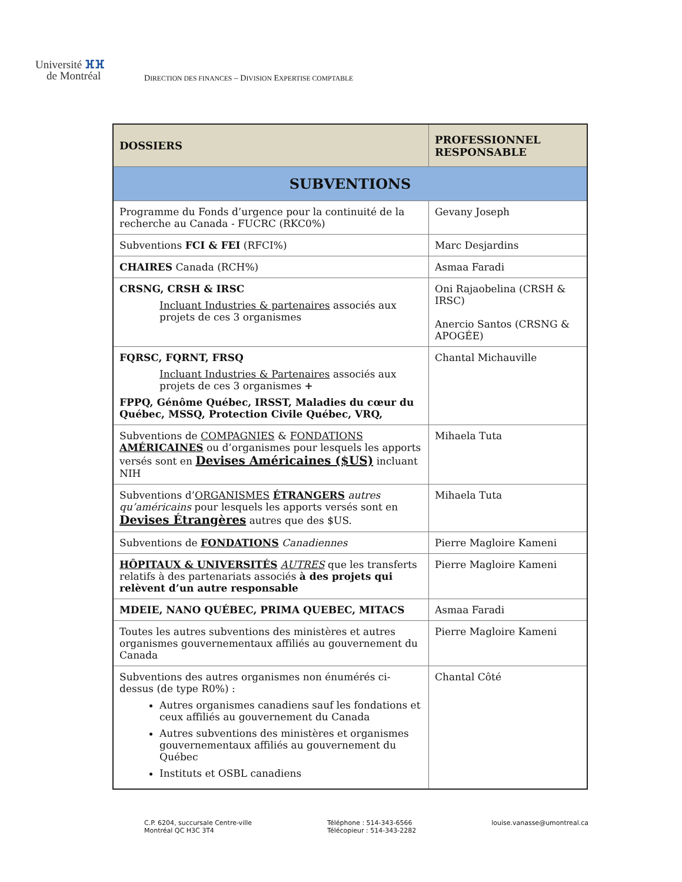Université ⴼⴼ
de Montréal
DIRECTION DES FINANCES – DIVISION EXPERTISE COMPTABLE
| DOSSIERS | PROFESSIONNEL RESPONSABLE |
| --- | --- |
| SUBVENTIONS | |
| Programme du Fonds d’urgence pour la continuité de la recherche au Canada - FUCRC (RKC0%) | Gevany Joseph |
| Subventions FCI & FEI (RFCI%) | Marc Desjardins |
| CHAIRES Canada (RCH%) | Asmaa Faradi |
| CRSNG, CRSH & IRSC Incluant Industries & partenaires associés aux projets de ces 3 organismes | Oni Rajaobelina (CRSH & IRSC) Anercio Santos (CRSNG & APOGÉE) |
| FQRSC, FQRNT, FRSQ Incluant Industries & Partenaires associés aux projets de ces 3 organismes + FPPQ, Génôme Québec, IRSST, Maladies du cœur du Québec, MSSQ, Protection Civile Québec, VRQ, | Chantal Michauville |
| Subventions de COMPAGNIES & FONDATIONS AMÉRICAINES ou d’organismes pour lesquels les apports versés sont en Devises Américaines ($US) incluant NIH | Mihaela Tuta |
| Subventions d’ ORGANISMES ÉTRANGERS autres qu’américains pour lesquels les apports versés sont en Devises Étrangères autres que des $US. | Mihaela Tuta |
| Subventions de FONDATIONS Canadiennes | Pierre Magloire Kameni |
| HÔPITAUX & UNIVERSITÉS AUTRES que les transferts relatifs à des partenariats associés à des projets qui relèvent d’un autre responsable | Pierre Magloire Kameni |
| MDEIE, NANO QUÉBEC, PRIMA QUEBEC, MITACS | Asmaa Faradi |
| Toutes les autres subventions des ministères et autres organismes gouvernementaux affiliés au gouvernement du Canada | Pierre Magloire Kameni |
| Subventions des autres organismes non énumérés ci-dessus (de type R0%) : Autres organismes canadiens sauf les fondations et ceux affiliés au gouvernement du Canada Autres subventions des ministères et organismes gouvernementaux affiliés au gouvernement du Québec Instituts et OSBL canadiens | Chantal Côté |
C.P. 6204, succursale Centre-ville
Montréal QC H3C 3T4
Téléphone : 514-343-6566
Télécopieur : 514-343-2282
louise.vanasse@umontreal.ca